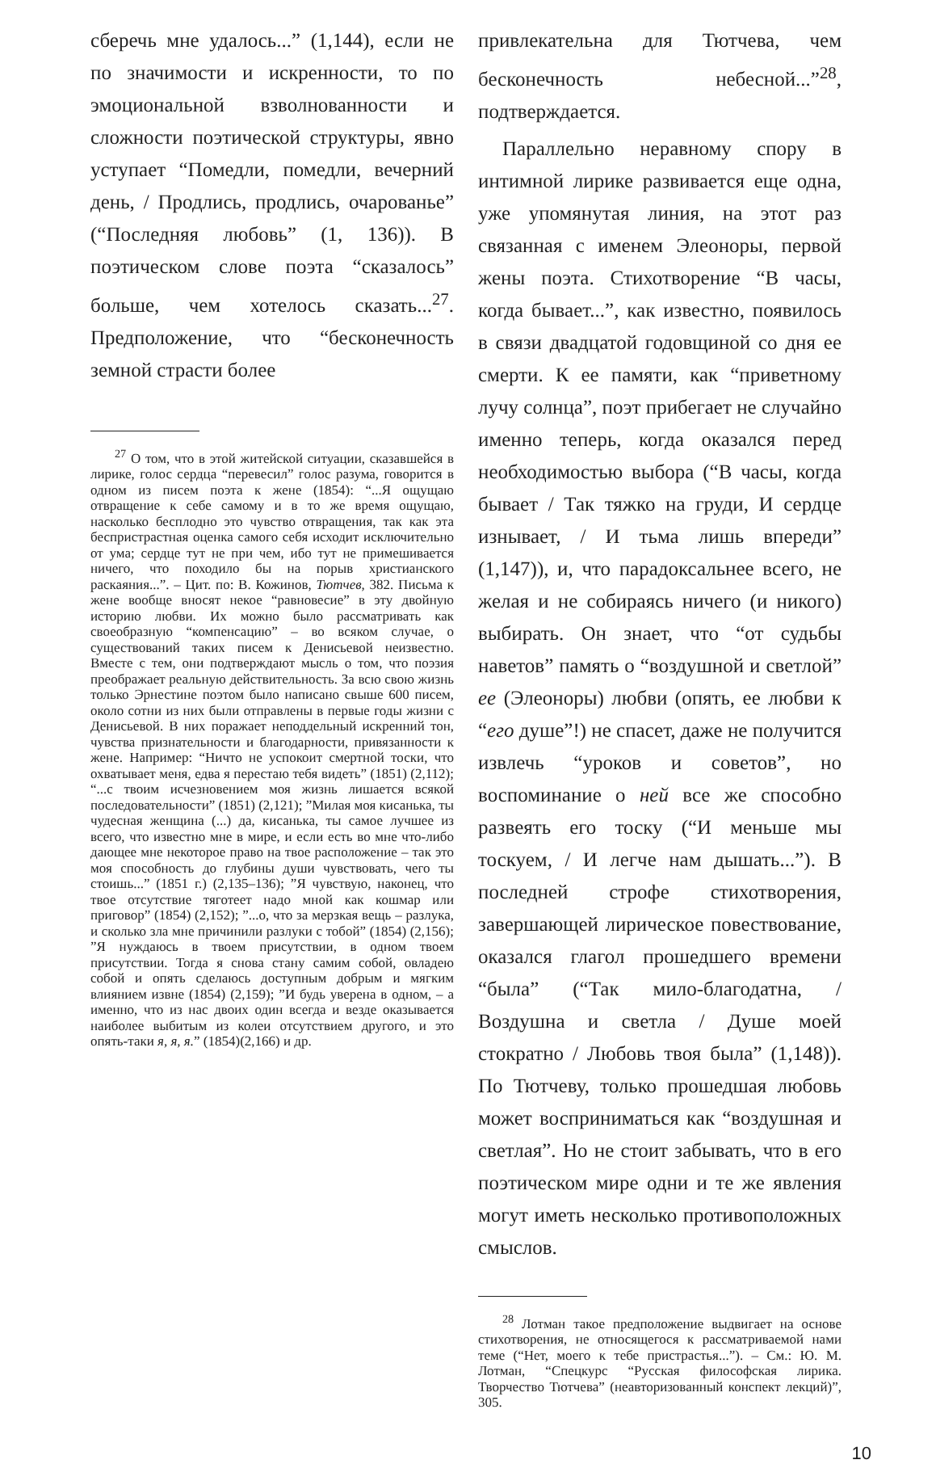сберечь мне удалось...” (1,144), если не по значимости и искренности, то по эмоциональной взволнованности и сложности поэтической структуры, явно уступает “Помедли, помедли, вечерний день, / Продлись, продлись, очарованье” (“Последняя любовь” (1, 136)). В поэтическом слове поэта “сказалось” больше, чем хотелось сказать...<sup>27</sup>. Предположение, что “бесконечность земной страсти более
<sup>27</sup> О том, что в этой житейской ситуации, сказавшейся в лирике, голос сердца “перевесил” голос разума, говорится в одном из писем поэта к жене (1854): “...Я ощущаю отвращение к себе самому и в то же время ощущаю, насколько бесплодно это чувство отвращения, так как эта беспристрастная оценка самого себя исходит исключительно от ума; сердце тут не при чем, ибо тут не примешивается ничего, что походило бы на порыв христианского раскаяния...”. – Цит. по: В. Кожинов, Тютчев, 382. Письма к жене вообще вносят некое “равновесие” в эту двойную историю любви. Их можно было рассматривать как своеобразную “компенсацию” – во всяком случае, о существований таких писем к Денисьевой неизвестно. Вместе с тем, они подтверждают мысль о том, что поэзия преображает реальную действительность. За всю свою жизнь только Эрнестине поэтом было написано свыше 600 писем, около сотни из них были отправлены в первые годы жизни с Денисьевой. В них поражает неподдельный искренний тон, чувства признательности и благодарности, привязанности к жене. Например: “Ничто не успокоит смертной тоски, что охватывает меня, едва я перестаю тебя видеть” (1851) (2,112); “...с твоим исчезновением моя жизнь лишается всякой последовательности” (1851) (2,121); ”Милая моя кисанька, ты чудесная женщина (...) да, кисанька, ты самое лучшее из всего, что известно мне в мире, и если есть во мне что-либо дающее мне некоторое право на твое расположение – так это моя способность до глубины души чувствовать, чего ты стоишь...” (1851 г.) (2,135–136); ”Я чувствую, наконец, что твое отсутствие тяготеет надо мной как кошмар или приговор” (1854) (2,152); ”...о, что за мерзкая вещь – разлука, и сколько зла мне причинили разлуки с тобой” (1854) (2,156); ”Я нуждаюсь в твоем присутствии, в одном твоем присутствии. Тогда я снова стану самим собой, овладею собой и опять сделаюсь доступным добрым и мягким влиянием извне (1854) (2,159); ”И будь уверена в одном, – а именно, что из нас двоих один всегда и везде оказывается наиболее выбитым из колеи отсутствием другого, и это опять-таки я, я, я.” (1854)(2,166) и др.
привлекательна для Тютчева, чем бесконечность небесной...”<sup>28</sup>, подтверждается.
Параллельно неравному спору в интимной лирике развивается еще одна, уже упомянутая линия, на этот раз связанная с именем Элеоноры, первой жены поэта. Стихотворение “В часы, когда бывает...”, как известно, появилось в связи двадцатой годовщиной со дня ее смерти. К ее памяти, как “приветному лучу солнца”, поэт прибегает не случайно именно теперь, когда оказался перед необходимостью выбора (“В часы, когда бывает / Так тяжко на груди, И сердце изнывает, / И тьма лишь впереди” (1,147)), и, что парадоксальнее всего, не желая и не собираясь ничего (и никого) выбирать. Он знает, что “от судьбы наветов” память о “воздушной и светлой” ее (Элеоноры) любви (опять, ее любви к “его душе”!) не спасет, даже не получится извлечь “уроков и советов”, но воспоминание о ней все же способно развеять его тоску (“И меньше мы тоскуем, / И легче нам дышать...”). В последней строфе стихотворения, завершающей лирическое повествование, оказался глагол прошедшего времени “была” (“Так мило-благодатна, / Воздушна и светла / Душе моей стократно / Любовь твоя была” (1,148)). По Тютчеву, только прошедшая любовь может восприниматься как “воздушная и светлая”. Но не стоит забывать, что в его поэтическом мире одни и те же явления могут иметь несколько противоположных смыслов.
<sup>28</sup> Лотман такое предположение выдвигает на основе стихотворения, не относящегося к рассматриваемой нами теме (“Нет, моего к тебе пристрастья...”). – См.: Ю. М. Лотман, “Спецкурс “Русская философская лирика. Творчество Тютчева” (неавторизованный конспект лекций)”, 305.
10